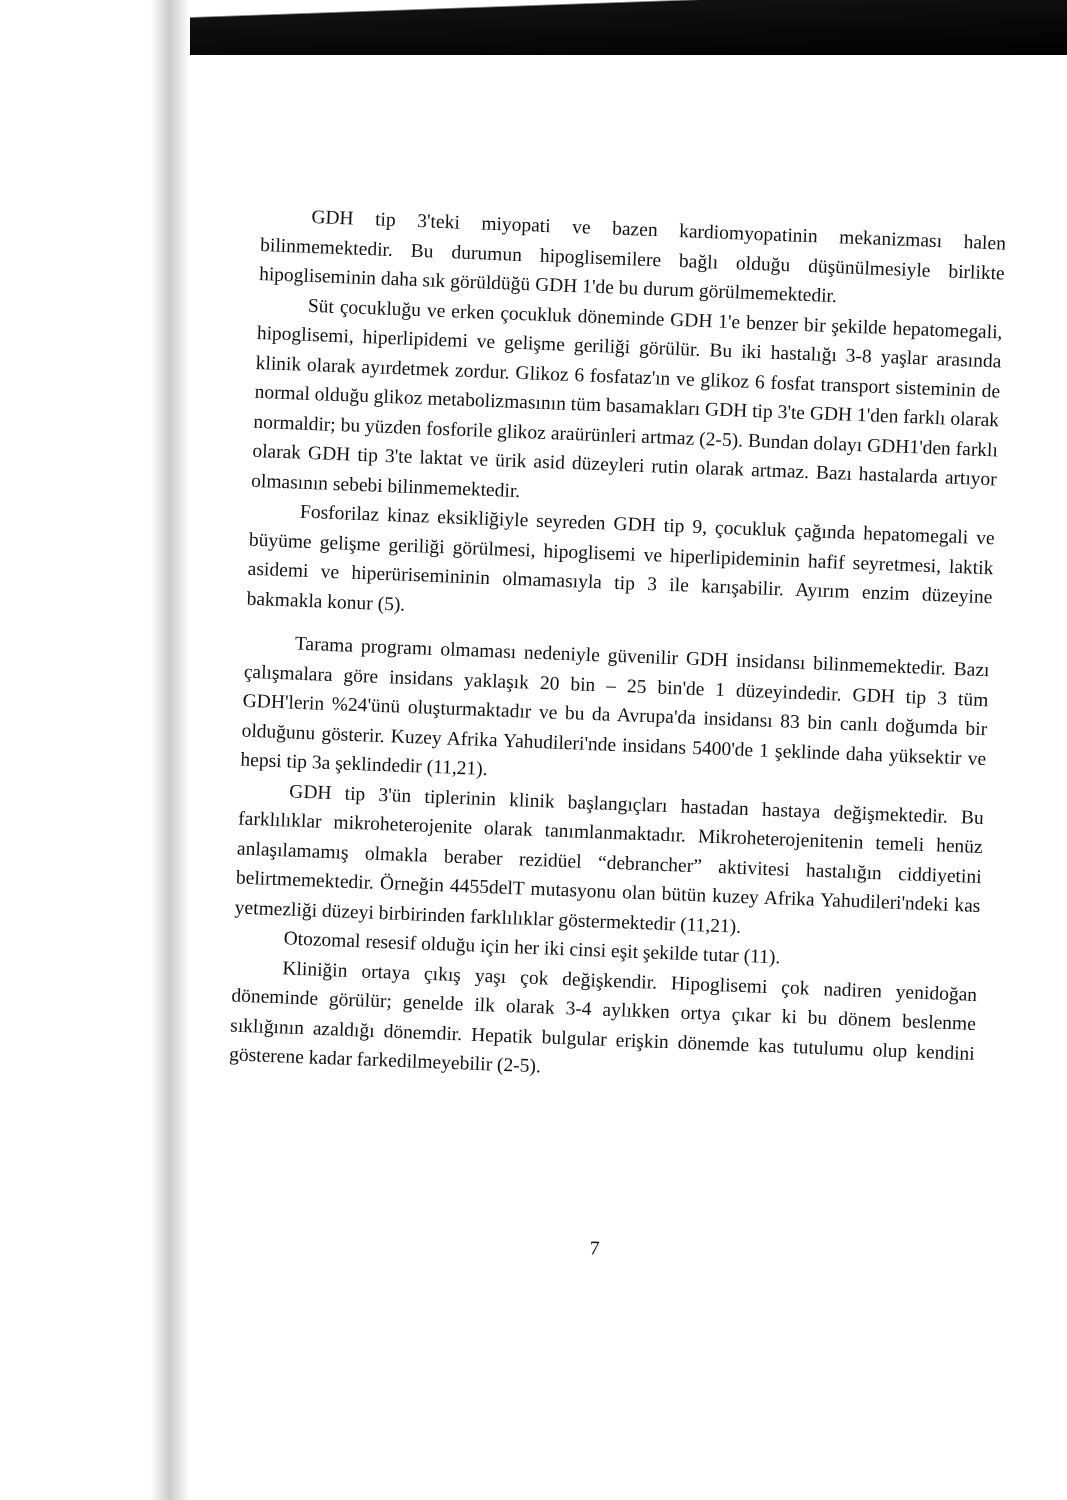GDH tip 3'teki miyopati ve bazen kardiomyopatinin mekanizması halen bilinmemektedir. Bu durumun hipoglisemilere bağlı olduğu düşünülmesiyle birlikte hipogliseminin daha sık görüldüğü GDH 1'de bu durum görülmemektedir.
Süt çocukluğu ve erken çocukluk döneminde GDH 1'e benzer bir şekilde hepatomegali, hipoglisemi, hiperlipidemi ve gelişme geriliği görülür. Bu iki hastalığı 3-8 yaşlar arasında klinik olarak ayırdetmek zordur. Glikoz 6 fosfataz'ın ve glikoz 6 fosfat transport sisteminin de normal olduğu glikoz metabolizmasının tüm basamakları GDH tip 3'te GDH 1'den farklı olarak normaldir; bu yüzden fosforile glikoz araürünleri artmaz (2-5). Bundan dolayı GDH1'den farklı olarak GDH tip 3'te laktat ve ürik asid düzeyleri rutin olarak artmaz. Bazı hastalarda artıyor olmasının sebebi bilinmemektedir.
Fosforilaz kinaz eksikliğiyle seyreden GDH tip 9, çocukluk çağında hepatomegali ve büyüme gelişme geriliği görülmesi, hipoglisemi ve hiperlipideminin hafif seyretmesi, laktik asidemi ve hiperürisemininin olmamasıyla tip 3 ile karışabilir. Ayırım enzim düzeyine bakmakla konur (5).
Tarama programı olmaması nedeniyle güvenilir GDH insidansı bilinmemektedir. Bazı çalışmalara göre insidans yaklaşık 20 bin – 25 bin'de 1 düzeyindedir. GDH tip 3 tüm GDH'lerin %24'ünü oluşturmaktadır ve bu da Avrupa'da insidansı 83 bin canlı doğumda bir olduğunu gösterir. Kuzey Afrika Yahudileri'nde insidans 5400'de 1 şeklinde daha yüksektir ve hepsi tip 3a şeklindedir (11,21).
GDH tip 3'ün tiplerinin klinik başlangıçları hastadan hastaya değişmektedir. Bu farklılıklar mikroheterojenite olarak tanımlanmaktadır. Mikroheterojenitenin temeli henüz anlaşılamamış olmakla beraber rezidüel “debrancher” aktivitesi hastalığın ciddiyetini belirtmemektedir. Örneğin 4455delT mutasyonu olan bütün kuzey Afrika Yahudileri'ndeki kas yetmezliği düzeyi birbirinden farklılıklar göstermektedir (11,21).
Otozomal resesif olduğu için her iki cinsi eşit şekilde tutar (11).
Kliniğin ortaya çıkış yaşı çok değişkendir. Hipoglisemi çok nadiren yenidoğan döneminde görülür; genelde ilk olarak 3-4 aylıkken ortya çıkar ki bu dönem beslenme sıklığının azaldığı dönemdir. Hepatik bulgular erişkin dönemde kas tutulumu olup kendini gösterene kadar farkedilmeyebilir (2-5).
7